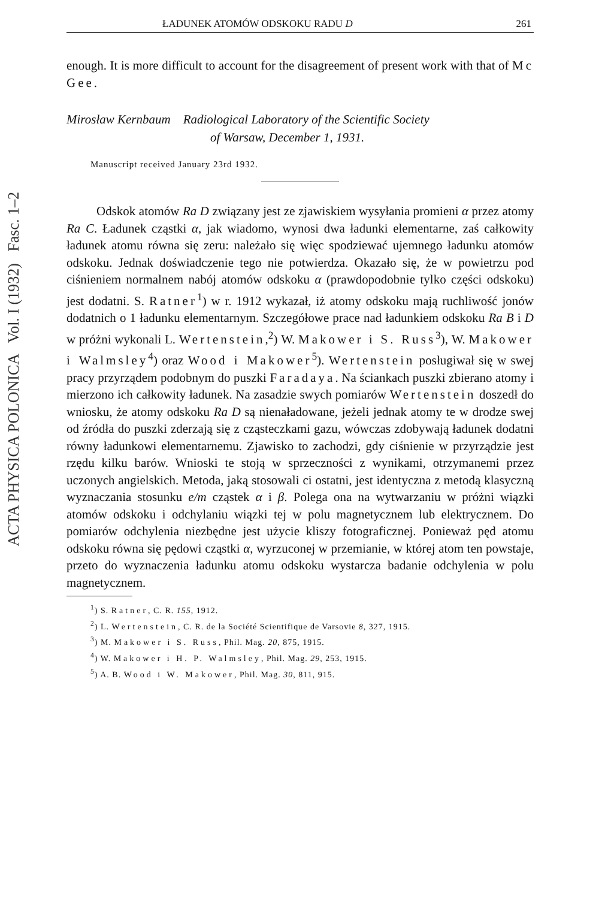ACTA PHYSICA POLONICA Vol. I (1932) Fasc. 1–2
ŁADUNEK ATOMÓW ODSKOKU RADU D 261
enough. It is more difficult to account for the disagreement of present work with that of Mc Gee.
Mirosław Kernbaum Radiological Laboratory of the Scientific Society
of Warsaw, December 1, 1931.
Manuscript received January 23rd 1932.
Odskok atomów Ra D związany jest ze zjawiskiem wysyłania promieni α przez atomy Ra C. Ładunek cząstki α, jak wiadomo, wynosi dwa ładunki elementarne, zaś całkowity ładunek atomu równa się zeru: należało się więc spodziewać ujemnego ładunku atomów odskoku. Jednak doświadczenie tego nie potwierdza. Okazało się, że w powietrzu pod ciśnieniem normalnem nabój atomów odskoku α (prawdopodobnie tylko części odskoku) jest dodatni. S. Ratner<sup>1</sup>) w r. 1912 wykazał, iż atomy odskoku mają ruchliwość jonów dodatnich o 1 ładunku elementarnym. Szczegółowe prace nad ładunkiem odskoku Ra B i D w próżni wykonali L. Wertenstein,<sup>2</sup>) W. Makower i S. Russ<sup>3</sup>), W. Makower i Walmsley<sup>4</sup>) oraz Wood i Makower<sup>5</sup>). Wertenstein posługiwał się w swej pracy przyrządem podobnym do puszki Faradaya. Na ściankach puszki zbierano atomy i mierzono ich całkowity ładunek. Na zasadzie swych pomiarów Wertenstein doszedł do wniosku, że atomy odskoku Ra D są nienaładowane, jeżeli jednak atomy te w drodze swej od źródła do puszki zderzają się z cząsteczkami gazu, wówczas zdobywają ładunek dodatni równy ładunkowi elementarnemu. Zjawisko to zachodzi, gdy ciśnienie w przyrządzie jest rzędu kilku barów. Wnioski te stoją w sprzeczności z wynikami, otrzymanemi przez uczonych angielskich. Metoda, jaką stosowali ci ostatni, jest identyczna z metodą klasyczną wyznaczania stosunku e/m cząstek α i β. Polega ona na wytwarzaniu w próżni wiązki atomów odskoku i odchylaniu wiązki tej w polu magnetycznem lub elektrycznem. Do pomiarów odchylenia niezbędne jest użycie kliszy fotograficznej. Ponieważ pęd atomu odskoku równa się pędowi cząstki α, wyrzuconej w przemianie, w której atom ten powstaje, przeto do wyznaczenia ładunku atomu odskoku wystarcza badanie odchylenia w polu magnetycznem.
<sup>1</sup>) S. Ratner, C. R. 155, 1912.
<sup>2</sup>) L. Wertenstein, C. R. de la Société Scientifique de Varsovie 8, 327, 1915.
<sup>3</sup>) M. Makower i S. Russ, Phil. Mag. 20, 875, 1915.
<sup>4</sup>) W. Makower i H. P. Walmsley, Phil. Mag. 29, 253, 1915.
<sup>5</sup>) A. B. Wood i W. Makower, Phil. Mag. 30, 811, 915.